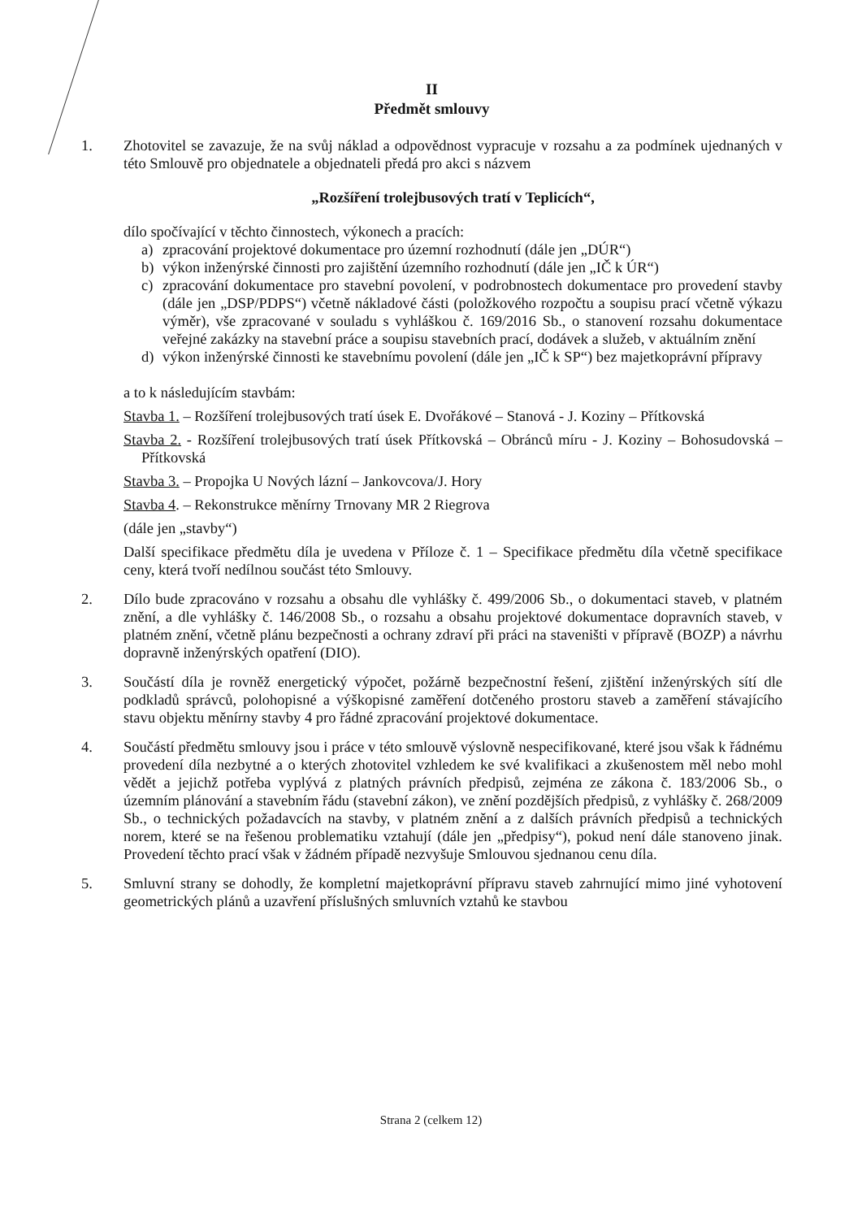II
Předmět smlouvy
1. Zhotovitel se zavazuje, že na svůj náklad a odpovědnost vypracuje v rozsahu a za podmínek ujednaných v této Smlouvě pro objednatele a objednateli předá pro akci s názvem
„Rozšíření trolejbusových tratí v Teplicích“,
dílo spočívající v těchto činnostech, výkonech a pracích:
a) zpracování projektové dokumentace pro územní rozhodnutí (dále jen „DÚR“)
b) výkon inženýrské činnosti pro zajištění územního rozhodnutí (dále jen „IČ k ÚR“)
c) zpracování dokumentace pro stavební povolení, v podrobnostech dokumentace pro provedení stavby (dále jen „DSP/PDPS“) včetně nákladové části (položkového rozpočtu a soupisu prací včetně výkazu výměr), vše zpracované v souladu s vyhláškou č. 169/2016 Sb., o stanovení rozsahu dokumentace veřejné zakázky na stavební práce a soupisu stavebních prací, dodávek a služeb, v aktuálním znění
d) výkon inženýrské činnosti ke stavebnímu povolení (dále jen „IČ k SP“) bez majetkoprávní přípravy
a to k následujícím stavbám:
Stavba 1. – Rozšíření trolejbusových tratí úsek E. Dvořákové – Stanová - J. Koziny – Přítkovská
Stavba 2. - Rozšíření trolejbusových tratí úsek Přítkovská – Obránců míru - J. Koziny – Bohosudovská – Přítkovská
Stavba 3. – Propojka U Nových lázní – Jankovcova/J. Hory
Stavba 4. – Rekonstrukce měnírny Trnovany MR 2 Riegrova
(dále jen „stavby“)
Další specifikace předmětu díla je uvedena v Příloze č. 1 – Specifikace předmětu díla včetně specifikace ceny, která tvoří nedílnou součást této Smlouvy.
2. Dílo bude zpracováno v rozsahu a obsahu dle vyhlášky č. 499/2006 Sb., o dokumentaci staveb, v platném znění, a dle vyhlášky č. 146/2008 Sb., o rozsahu a obsahu projektové dokumentace dopravních staveb, v platném znění, včetně plánu bezpečnosti a ochrany zdraví při práci na staveništi v přípravě (BOZP) a návrhu dopravně inženýrských opatření (DIO).
3. Součástí díla je rovněž energetický výpočet, požárně bezpečnostní řešení, zjištění inženýrských sítí dle podkladů správců, polohopisné a výškopisné zaměření dotčeného prostoru staveb a zaměření stávajícího stavu objektu měnírny stavby 4 pro řádné zpracování projektové dokumentace.
4. Součástí předmětu smlouvy jsou i práce v této smlouvě výslovně nespecifikované, které jsou však k řádnému provedení díla nezbytné a o kterých zhotovitel vzhledem ke své kvalifikaci a zkušenostem měl nebo mohl vědět a jejichž potřeba vyplývá z platných právních předpisů, zejména ze zákona č. 183/2006 Sb., o územním plánování a stavebním řádu (stavební zákon), ve znění pozdějších předpisů, z vyhlášky č. 268/2009 Sb., o technických požadavcích na stavby, v platném znění a z dalších právních předpisů a technických norem, které se na řešenou problematiku vztahují (dále jen „předpisy“), pokud není dále stanoveno jinak. Provedení těchto prací však v žádném případě nezvyšuje Smlouvou sjednanou cenu díla.
5. Smluvní strany se dohodly, že kompletní majetkoprávní přípravu staveb zahrnující mimo jiné vyhotovení geometrických plánů a uzavření příslušných smluvních vztahů ke stavbou
Strana 2 (celkem 12)